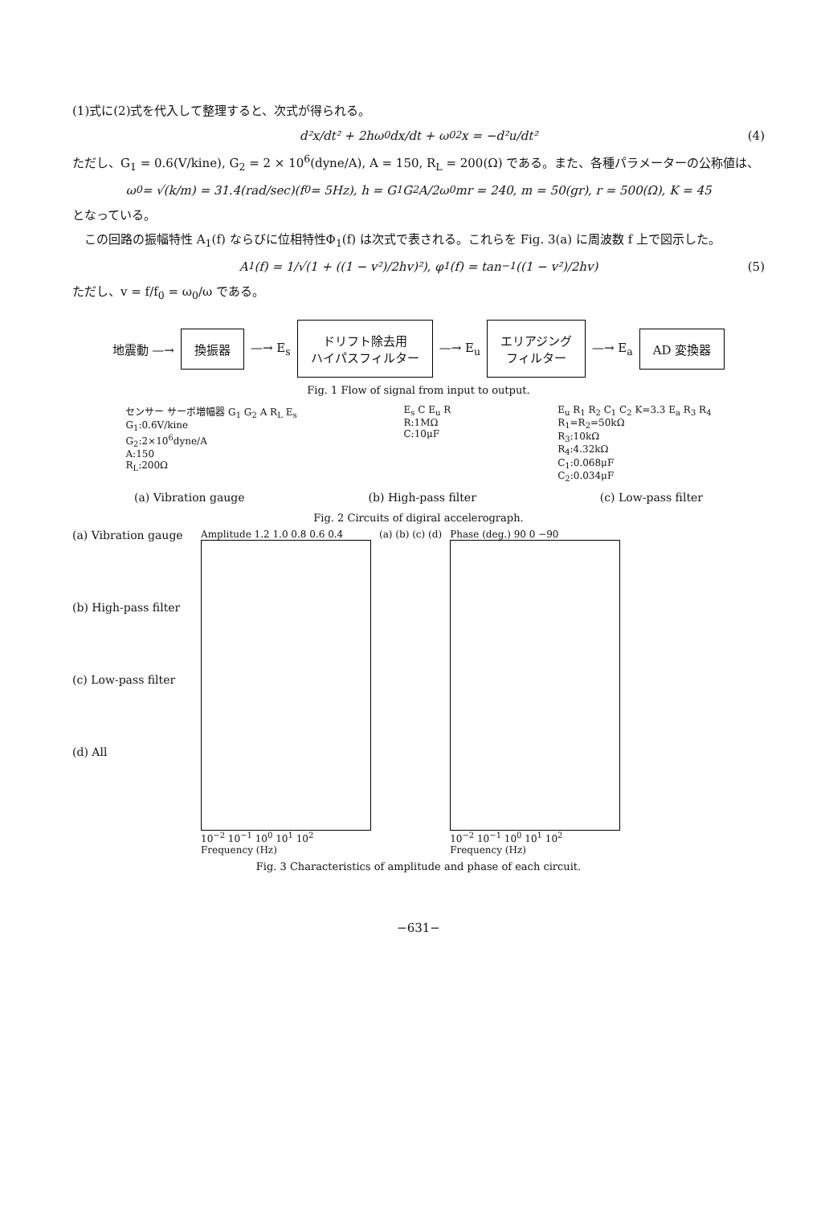(1)式に(2)式を代入して整理すると、次式が得られる。
d²x/dt² + 2hω<sub>0</sub> dx/dt + ω<sub>0</sub><sup>2</sup>x = −d²u/dt² (4)
ただし、G<sub>1</sub> = 0.6(V/kine), G<sub>2</sub> = 2 × 10<sup>6</sup>(dyne/A), A = 150, R<sub>L</sub> = 200(Ω) である。また、各種パラメーターの公称値は、
ω<sub>0</sub> = √(k/m) = 31.4(rad/sec)(f<sub>0</sub> = 5Hz), h = G<sub>1</sub>G<sub>2</sub>A/2ω<sub>0</sub>mr = 240, m = 50(gr), r = 500(Ω), K = 45
となっている。
　この回路の振幅特性 A<sub>1</sub>(f) ならびに位相特性Φ<sub>1</sub>(f) は次式で表される。これらを Fig. 3(a) に周波数 f 上で図示した。
A<sub>1</sub>(f) = 1/√(1 + ((1 − v²)/2hv)²), φ<sub>1</sub>(f) = tan<sup>−1</sup>((1 − v²)/2hv) (5)
ただし、v = f/f<sub>0</sub> = ω<sub>0</sub>/ω である。
地震動 —→ 換振器 —→ E<sub>s</sub> ドリフト除去用
ハイパスフィルター —→ E<sub>u</sub> エリアジング
フィルター —→ E<sub>a</sub> AD 変換器
Fig. 1 Flow of signal from input to output.
センサー サーボ増幅器 G<sub>1</sub> G<sub>2</sub> A R<sub>L</sub> E<sub>s</sub>
G<sub>1</sub>:0.6V/kine
G<sub>2</sub>:2×10<sup>6</sup>dyne/A
A:150
R<sub>L</sub>:200Ω
E<sub>s</sub> C E<sub>u</sub> R
R:1MΩ
C:10μF
E<sub>u</sub> R<sub>1</sub> R<sub>2</sub> C<sub>1</sub> C<sub>2</sub> K=3.3 E<sub>a</sub> R<sub>3</sub> R<sub>4</sub>
R<sub>1</sub>=R<sub>2</sub>=50kΩ
R<sub>3</sub>:10kΩ
R<sub>4</sub>:4.32kΩ
C<sub>1</sub>:0.068μF
C<sub>2</sub>:0.034μF
(a) Vibration gauge (b) High-pass filter (c) Low-pass filter
Fig. 2 Circuits of digiral accelerograph.
(a) Vibration gauge
(b) High-pass filter
(c) Low-pass filter
(d) All
Amplitude 1.2 1.0 0.8 0.6 0.4
10<sup>−2</sup> 10<sup>−1</sup> 10<sup>0</sup> 10<sup>1</sup> 10<sup>2</sup>
Frequency (Hz)
(a) (b) (c) (d) Phase (deg.) 90 0 −90
10<sup>−2</sup> 10<sup>−1</sup> 10<sup>0</sup> 10<sup>1</sup> 10<sup>2</sup>
Frequency (Hz)
Fig. 3 Characteristics of amplitude and phase of each circuit.
−631−